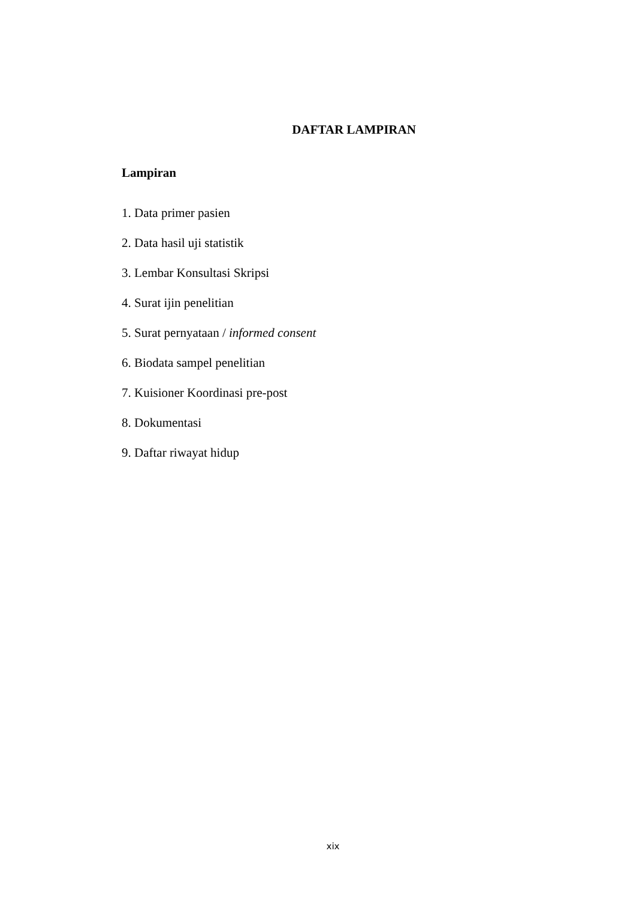DAFTAR LAMPIRAN
Lampiran
1. Data primer pasien
2. Data hasil uji statistik
3. Lembar Konsultasi Skripsi
4. Surat ijin penelitian
5. Surat pernyataan / informed consent
6. Biodata sampel penelitian
7. Kuisioner Koordinasi pre-post
8. Dokumentasi
9. Daftar riwayat hidup
xix